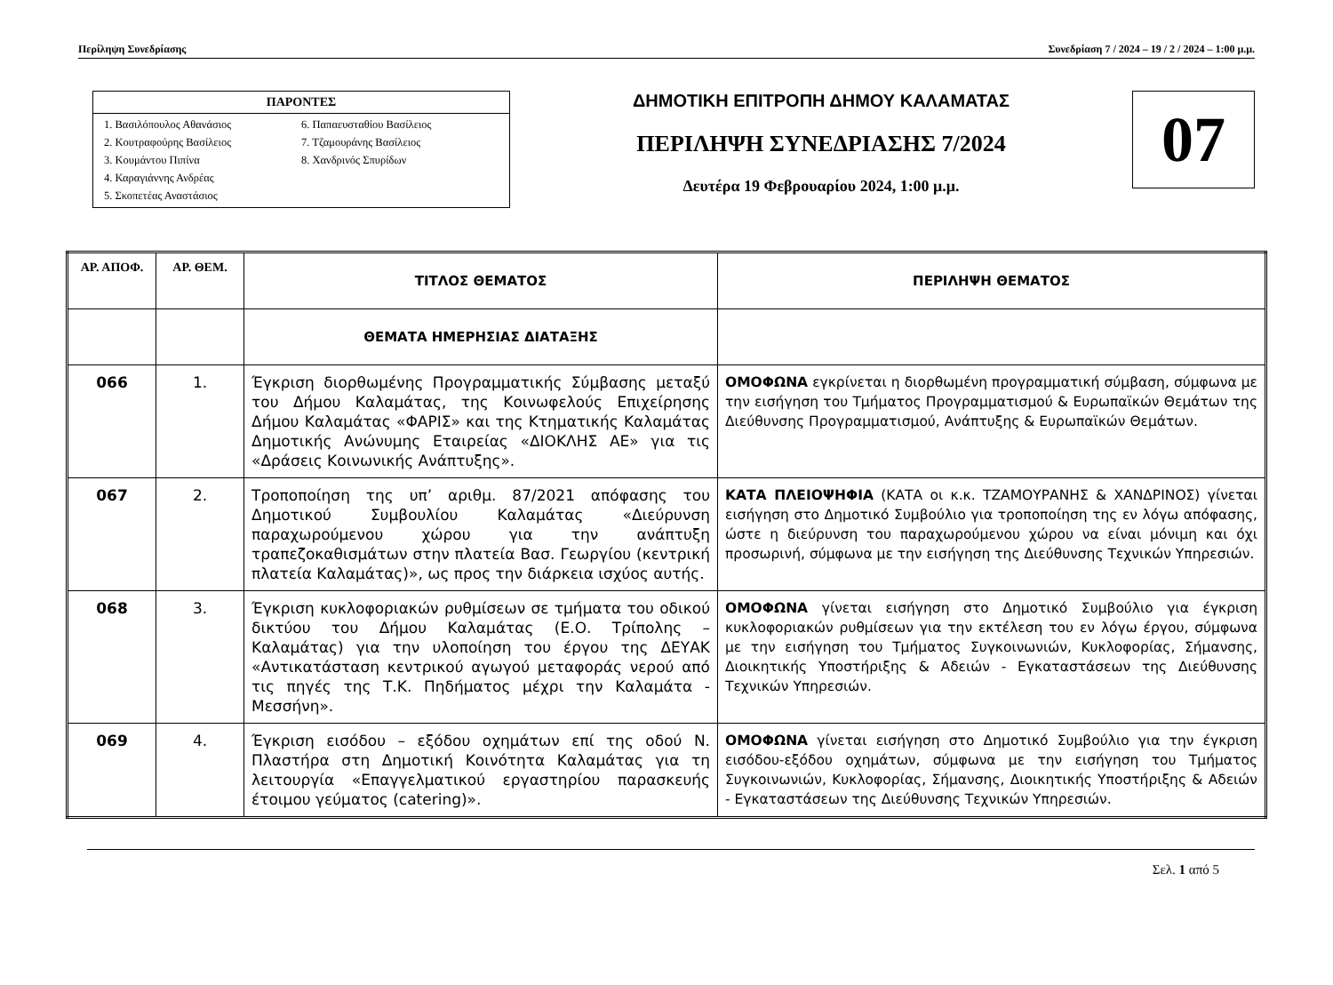Περίληψη Συνεδρίασης Συνεδρίαση 7 / 2024 – 19 / 2 / 2024 – 1:00 μ.μ.
ΠΑΡΟΝΤΕΣ
1. Βασιλόπουλος Αθανάσιος
2. Κουτραφούρης Βασίλειος
3. Κουμάντου Πιπίνα
4. Καραγιάννης Ανδρέας
5. Σκοπετέας Αναστάσιος
6. Παπαευσταθίου Βασίλειος
7. Τζαμουράνης Βασίλειος
8. Χανδρινός Σπυρίδων
ΔΗΜΟΤΙΚΗ ΕΠΙΤΡΟΠΗ ΔΗΜΟΥ ΚΑΛΑΜΑΤΑΣ
ΠΕΡΙΛΗΨΗ ΣΥΝΕΔΡΙΑΣΗΣ 7/2024
Δευτέρα 19 Φεβρουαρίου 2024, 1:00 μ.μ.
07
| ΑΡ. ΑΠΟΦ. | ΑΡ. ΘΕΜ. | ΤΙΤΛΟΣ ΘΕΜΑΤΟΣ | ΠΕΡΙΛΗΨΗ ΘΕΜΑΤΟΣ |
| --- | --- | --- | --- |
| | | ΘΕΜΑΤΑ ΗΜΕΡΗΣΙΑΣ ΔΙΑΤΑΞΗΣ | |
| 066 | 1. | Έγκριση διορθωμένης Προγραμματικής Σύμβασης μεταξύ του Δήμου Καλαμάτας, της Κοινωφελούς Επιχείρησης Δήμου Καλαμάτας «ΦΑΡΙΣ» και της Κτηματικής Καλαμάτας Δημοτικής Ανώνυμης Εταιρείας «ΔΙΟΚΛΗΣ ΑΕ» για τις «Δράσεις Κοινωνικής Ανάπτυξης». | ΟΜΟΦΩΝΑ εγκρίνεται η διορθωμένη προγραμματική σύμβαση, σύμφωνα με την εισήγηση του Τμήματος Προγραμματισμού & Ευρωπαϊκών Θεμάτων της Διεύθυνσης Προγραμματισμού, Ανάπτυξης & Ευρωπαϊκών Θεμάτων. |
| 067 | 2. | Τροποποίηση της υπ’ αριθμ. 87/2021 απόφασης του Δημοτικού Συμβουλίου Καλαμάτας «Διεύρυνση παραχωρούμενου χώρου για την ανάπτυξη τραπεζοκαθισμάτων στην πλατεία Βασ. Γεωργίου (κεντρική πλατεία Καλαμάτας)», ως προς την διάρκεια ισχύος αυτής. | ΚΑΤΑ ΠΛΕΙΟΨΗΦΙΑ (ΚΑΤΑ οι κ.κ. ΤΖΑΜΟΥΡΑΝΗΣ & ΧΑΝΔΡΙΝΟΣ) γίνεται εισήγηση στο Δημοτικό Συμβούλιο για τροποποίηση της εν λόγω απόφασης, ώστε η διεύρυνση του παραχωρούμενου χώρου να είναι μόνιμη και όχι προσωρινή, σύμφωνα με την εισήγηση της Διεύθυνσης Τεχνικών Υπηρεσιών. |
| 068 | 3. | Έγκριση κυκλοφοριακών ρυθμίσεων σε τμήματα του οδικού δικτύου του Δήμου Καλαμάτας (Ε.Ο. Τρίπολης – Καλαμάτας) για την υλοποίηση του έργου της ΔΕΥΑΚ «Αντικατάσταση κεντρικού αγωγού μεταφοράς νερού από τις πηγές της Τ.Κ. Πηδήματος μέχρι την Καλαμάτα - Μεσσήνη». | ΟΜΟΦΩΝΑ γίνεται εισήγηση στο Δημοτικό Συμβούλιο για έγκριση κυκλοφοριακών ρυθμίσεων για την εκτέλεση του εν λόγω έργου, σύμφωνα με την εισήγηση του Τμήματος Συγκοινωνιών, Κυκλοφορίας, Σήμανσης, Διοικητικής Υποστήριξης & Αδειών - Εγκαταστάσεων της Διεύθυνσης Τεχνικών Υπηρεσιών. |
| 069 | 4. | Έγκριση εισόδου – εξόδου οχημάτων επί της οδού Ν. Πλαστήρα στη Δημοτική Κοινότητα Καλαμάτας για τη λειτουργία «Επαγγελματικού εργαστηρίου παρασκευής έτοιμου γεύματος (catering)». | ΟΜΟΦΩΝΑ γίνεται εισήγηση στο Δημοτικό Συμβούλιο για την έγκριση εισόδου-εξόδου οχημάτων, σύμφωνα με την εισήγηση του Τμήματος Συγκοινωνιών, Κυκλοφορίας, Σήμανσης, Διοικητικής Υποστήριξης & Αδειών - Εγκαταστάσεων της Διεύθυνσης Τεχνικών Υπηρεσιών. |
Σελ. 1 από 5